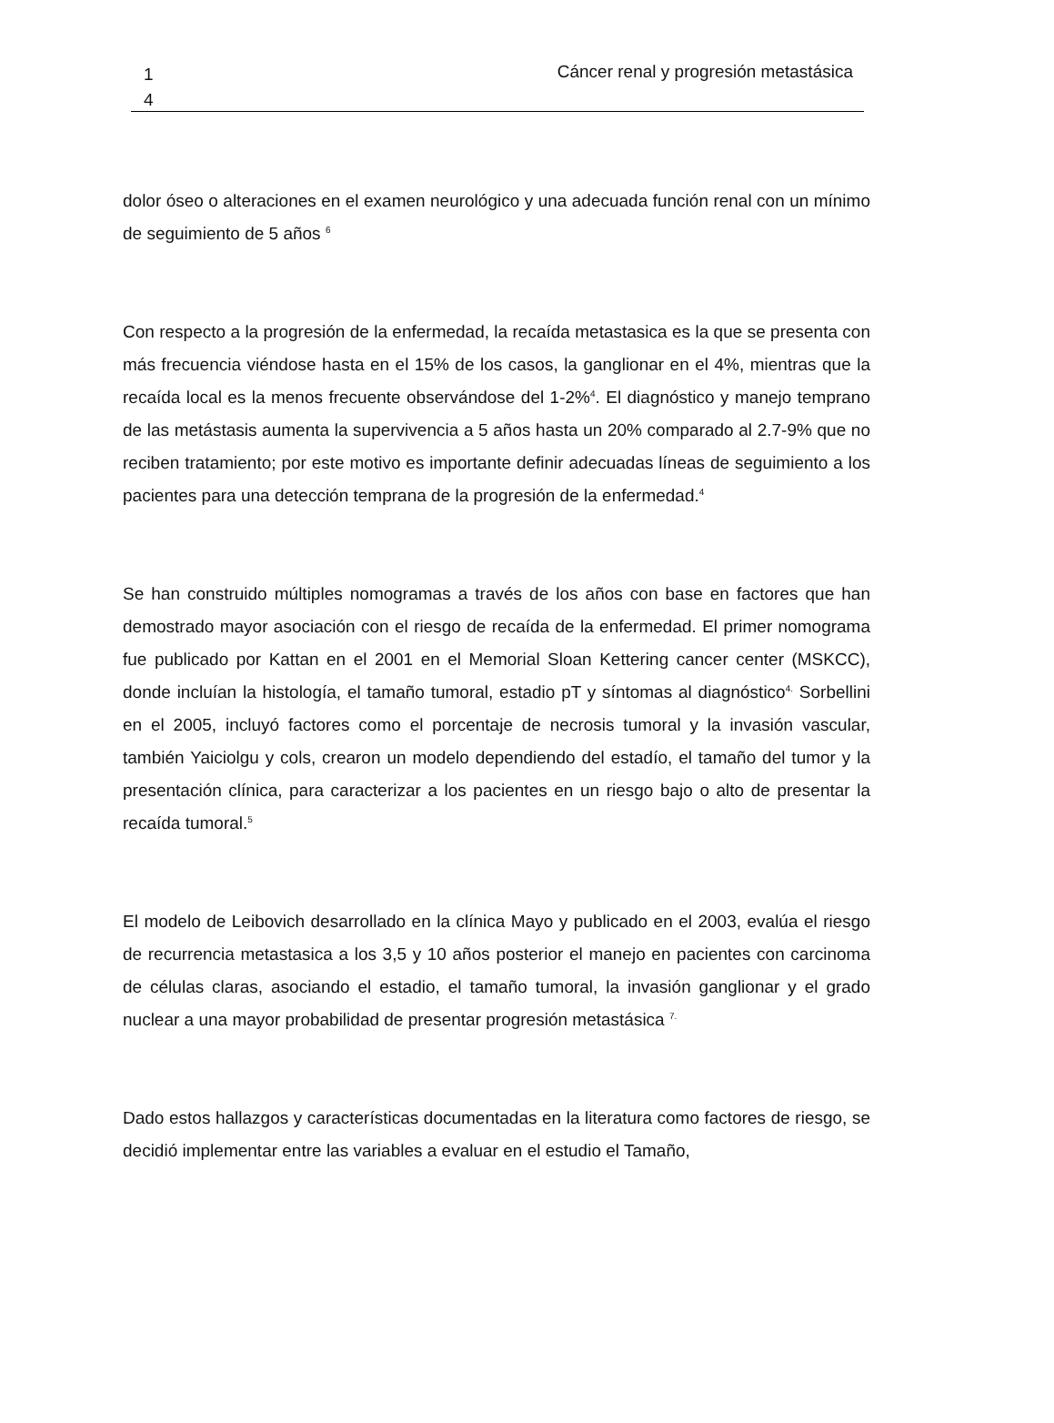1
4
Cáncer renal y progresión metastásica
dolor óseo o alteraciones en el examen neurológico y una adecuada función renal con un mínimo de seguimiento de 5 años <sup>6</sup>
Con respecto a la progresión de la enfermedad, la recaída metastasica es la que se presenta con más frecuencia viéndose hasta en el 15% de los casos, la ganglionar en el 4%, mientras que la recaída local es la menos frecuente observándose del 1-2%<sup>4</sup>. El diagnóstico y manejo temprano de las metástasis aumenta la supervivencia a 5 años hasta un 20% comparado al 2.7-9% que no reciben tratamiento; por este motivo es importante definir adecuadas líneas de seguimiento a los pacientes para una detección temprana de la progresión de la enfermedad.<sup>4</sup>
Se han construido múltiples nomogramas a través de los años con base en factores que han demostrado mayor asociación con el riesgo de recaída de la enfermedad. El primer nomograma fue publicado por Kattan en el 2001 en el Memorial Sloan Kettering cancer center (MSKCC), donde incluían la histología, el tamaño tumoral, estadio pT y síntomas al diagnóstico<sup>4.</sup> Sorbellini en el 2005, incluyó factores como el porcentaje de necrosis tumoral y la invasión vascular, también Yaiciolgu y cols, crearon un modelo dependiendo del estadío, el tamaño del tumor y la presentación clínica, para caracterizar a los pacientes en un riesgo bajo o alto de presentar la recaída tumoral.<sup>5</sup>
El modelo de Leibovich desarrollado en la clínica Mayo y publicado en el 2003, evalúa el riesgo de recurrencia metastasica a los 3,5 y 10 años posterior el manejo en pacientes con carcinoma de células claras, asociando el estadio, el tamaño tumoral, la invasión ganglionar y el grado nuclear a una mayor probabilidad de presentar progresión metastásica <sup>7.</sup>
Dado estos hallazgos y características documentadas en la literatura como factores de riesgo, se decidió implementar entre las variables a evaluar en el estudio el Tamaño,